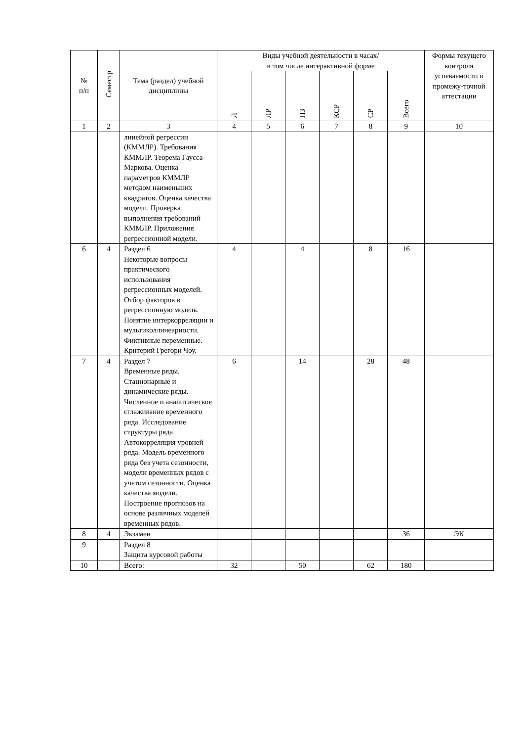| № п/п | Семестр | Тема (раздел) учебной дисциплины | Виды учебной деятельности в часах/ в том числе интерактивной форме | | | | | | Формы текущего контроля успеваемости и промежу-точной аттестации |
| --- | --- | --- | --- | --- | --- | --- | --- | --- | --- |
| | | | Л | ЛР | ПЗ | КСР | СР | Всего | |
| 1 | 2 | 3 | 4 | 5 | 6 | 7 | 8 | 9 | 10 |
| | | линейной регрессии (КММЛР). Требования КММЛР. Теорема Гаусса-Маркова. Оценка параметров КММЛР методом наименьших квадратов. Оценка качества модели. Проверка выполнения требований КММЛР. Приложения регрессионной модели. | | | | | | | |
| 6 | 4 | Раздел 6 Некоторые вопросы практического использования регрессионных моделей. Отбор факторов в регрессионную модель. Понятие интеркорреляции и мультиколлинеарности. Фиктивные переменные. Критерий Грегори Чоу. | 4 | | 4 | | 8 | 16 | |
| 7 | 4 | Раздел 7 Временные ряды. Стационарные и динамические ряды. Численное и аналитическое сглаживание временного ряда. Исследование структуры ряда. Автокорреляция уровней ряда. Модель временного ряда без учета сезонности, модели временных рядов с учетом сезонности. Оценка качества модели. Построение прогнозов на основе различных моделей временных рядов. | 6 | | 14 | | 28 | 48 | |
| 8 | 4 | Экзамен | | | | | | 36 | ЭК |
| 9 | | Раздел 8 Защита курсовой работы | | | | | | | |
| 10 | | Всего: | 32 | | 50 | | 62 | 180 | |